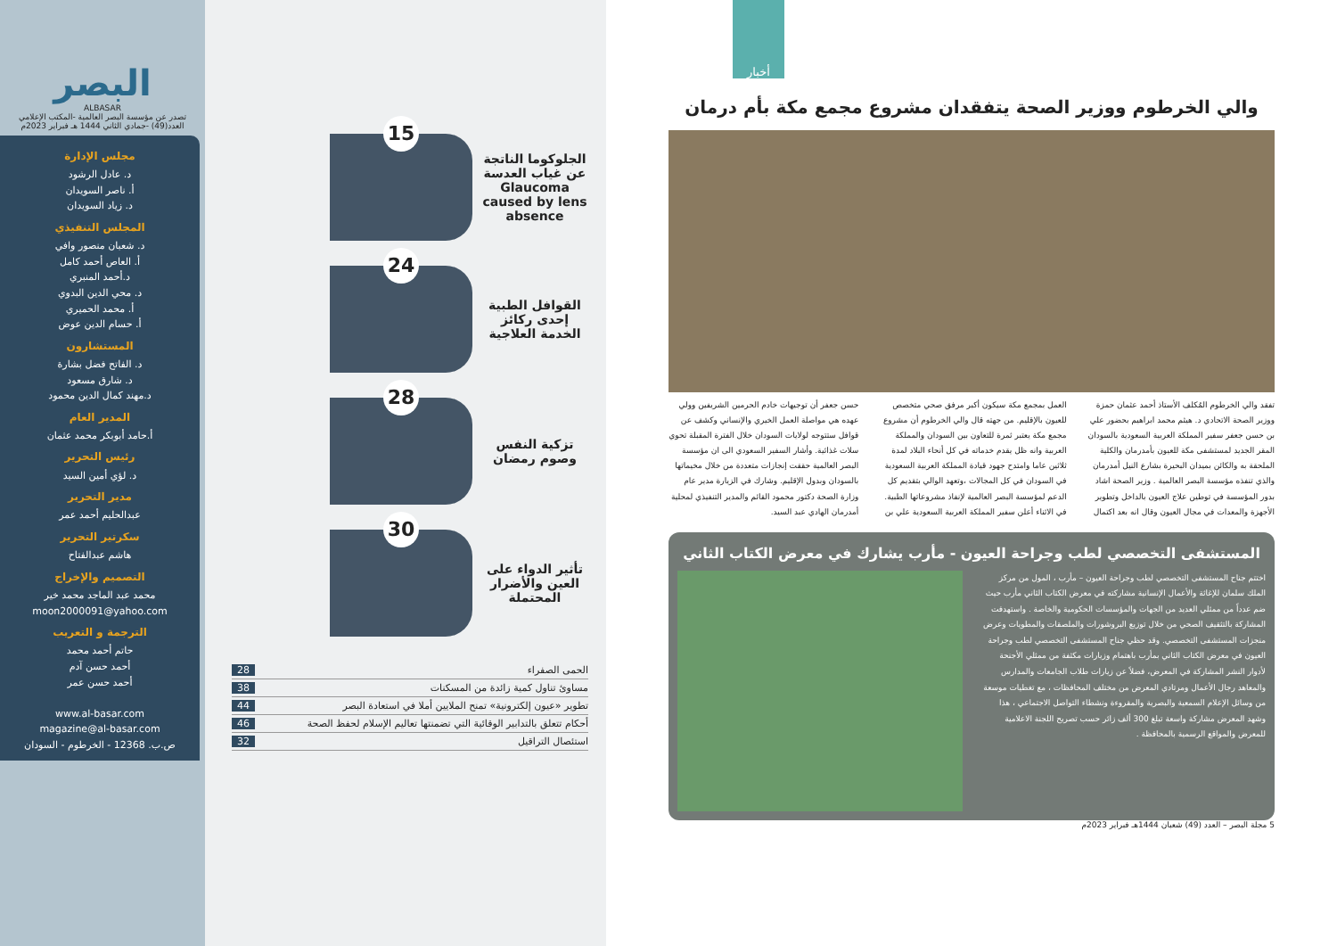الجلوكوما الناتجة عن غياب العدسة Glaucoma caused by lens absence
15
القوافل الطبية إحدى ركائز الخدمة العلاجية
24
تزكية النفس وصوم رمضان
28
تأثير الدواء على العين والأضرار المحتملة
30
الحمى الصفراء 28
مساوئ تناول كمية زائدة من المسكنات 38
تطوير «عيون إلكترونية» تمنح الملايين أملا في استعادة البصر 44
أحكام تتعلق بالتدابير الوقائية التي تضمنتها تعاليم الإسلام لحفظ الصحة 46
استئصال التراقيل 32
البصر
ALBASAR
تصدر عن مؤسسة البصر العالمية -المكتب الإعلامي
العدد(49) -جمادي الثاني 1444 هـ فبراير 2023م
مجلس الإدارة
د. عادل الرشود
أ. ناصر السويدان
د. زياد السويدان
المجلس التنفيذي
د. شعبان منصور وافي
أ. العاص أحمد كامل
د.أحمد المنبري
د. محي الدين البدوي
أ. محمد الحميري
أ. حسام الدين عوض
المستشارون
د. الفاتح فضل بشارة
د. شارق مسعود
د.مهند كمال الدين محمود
المدير العام
أ.حامد أبوبكر محمد عثمان
رئيس التحرير
د. لؤي أمين السيد
مدير التحرير
عبدالحليم أحمد عمر
سكرتير التحرير
هاشم عبدالفتاح
التصميم والإخراج
محمد عبد الماجد محمد خير
moon2000091@yahoo.com
الترجمة و التعريب
حاتم أحمد محمد
أحمد حسن آدم
أحمد حسن عمر
www.al-basar.com
magazine@al-basar.com
ص.ب. 12368 - الخرطوم - السودان
أخبار
والي الخرطوم ووزير الصحة يتفقدان مشروع مجمع مكة بأم درمان
تفقد والي الخرطوم المُكلف الأستاذ أحمد عثمان حمزة ووزير الصحة الاتحادي د. هيثم محمد ابراهيم بحضور علي بن حسن جعفر سفير المملكة العربية السعودية بالسودان المقر الجديد لمستشفى مكة للعيون بأمدرمان والكلية الملحقة به والكائن بميدان البحيرة بشارع النيل أمدرمان والذي تنفذه مؤسسة البصر العالمية . وزير الصحة اشاد بدور المؤسسة في توطين علاج العيون بالداخل وتطوير الأجهزة والمعدات في مجال العيون وقال انه بعد اكتمال العمل بمجمع مكة سيكون أكبر مرفق صحي متخصص للعيون بالإقليم. من جهته قال والي الخرطوم أن مشروع مجمع مكة يعتبر ثمرة للتعاون بين السودان والمملكة العربية وانه ظل يقدم خدماته في كل أنحاء البلاد لمدة ثلاثين عاما وامتدح جهود قيادة المملكة العربية السعودية في السودان في كل المجالات ،وتعهد الوالي بتقديم كل الدعم لمؤسسة البصر العالمية لإنفاذ مشروعاتها الطبية. في الاثناء أعلن سفير المملكة العربية السعودية علي بن حسن جعفر أن توجيهات خادم الحرمين الشريفين وولي عهده هي مواصلة العمل الخيري والإنساني وكشف عن قوافل ستتوجه لولايات السودان خلال الفترة المقبلة تحوي سلات غذائية. وأشار السفير السعودي الى ان مؤسسة البصر العالمية حققت إنجازات متعددة من خلال مخيماتها بالسودان وبدول الإقليم. وشارك في الزيارة مدير عام وزارة الصحة دكتور محمود القائم والمدير التنفيذي لمحلية أمدرمان الهادي عبد السيد.
المستشفى التخصصي لطب وجراحة العيون - مأرب يشارك في معرض الكتاب الثاني
اختتم جناح المستشفى التخصصي لطب وجراحة العيون – مأرب ، المول من مركز الملك سلمان للإغاثة والأعمال الإنسانية مشاركته في معرض الكتاب الثاني مأرب حيث ضم عدداً من ممثلي العديد من الجهات والمؤسسات الحكومية والخاصة . واستهدفت المشاركة بالتثقيف الصحي من خلال توزيع البروشورات والملصقات والمطويات وعرض منجزات المستشفى التخصصي. وقد حظي جناح المستشفى التخصصي لطب وجراحة العيون في معرض الكتاب الثاني بمأرب باهتمام وزيارات مكثفة من ممثلي الأجنحة لأدوار النشر المشاركة في المعرض، فضلاً عن زيارات طلاب الجامعات والمدارس والمعاهد رجال الأعمال ومرتادي المعرض من مختلف المحافظات ، مع تغطيات موسعة من وسائل الإعلام السمعية والبصرية والمقروءة ونشطاء التواصل الاجتماعي ، هذا وشهد المعرض مشاركة واسعة تبلغ 300 ألف زائر حسب تصريح اللجنة الاعلامية للمعرض والمواقع الرسمية بالمحافظة .
5 مجلة البصر – العدد (49) شعبان 1444هـ فبراير 2023م